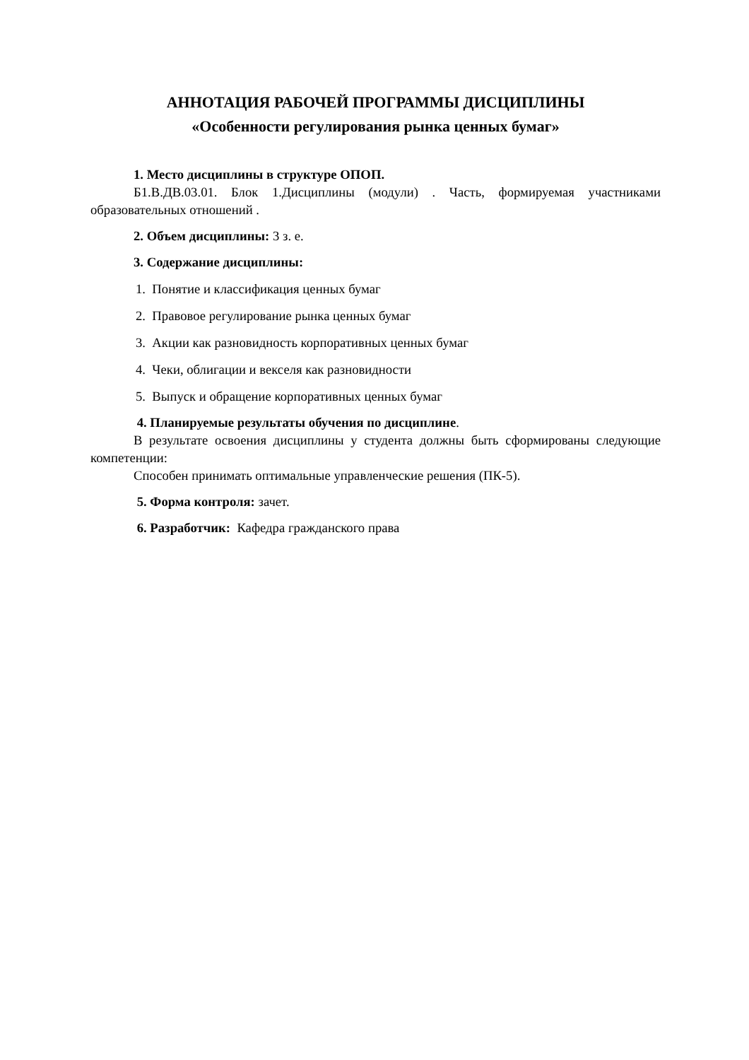АННОТАЦИЯ РАБОЧЕЙ ПРОГРАММЫ ДИСЦИПЛИНЫ
«Особенности регулирования рынка ценных бумаг»
1. Место дисциплины в структуре ОПОП.
Б1.В.ДВ.03.01. Блок 1.Дисциплины (модули) . Часть, формируемая участниками образовательных отношений .
2. Объем дисциплины: 3 з. е.
3. Содержание дисциплины:
1. Понятие и классификация ценных бумаг
2. Правовое регулирование рынка ценных бумаг
3. Акции как разновидность корпоративных ценных бумаг
4. Чеки, облигации и векселя как разновидности
5. Выпуск и обращение корпоративных ценных бумаг
4. Планируемые результаты обучения по дисциплине.
В результате освоения дисциплины у студента должны быть сформированы следующие компетенции:
Способен принимать оптимальные управленческие решения (ПК-5).
5. Форма контроля: зачет.
6. Разработчик: Кафедра гражданского права